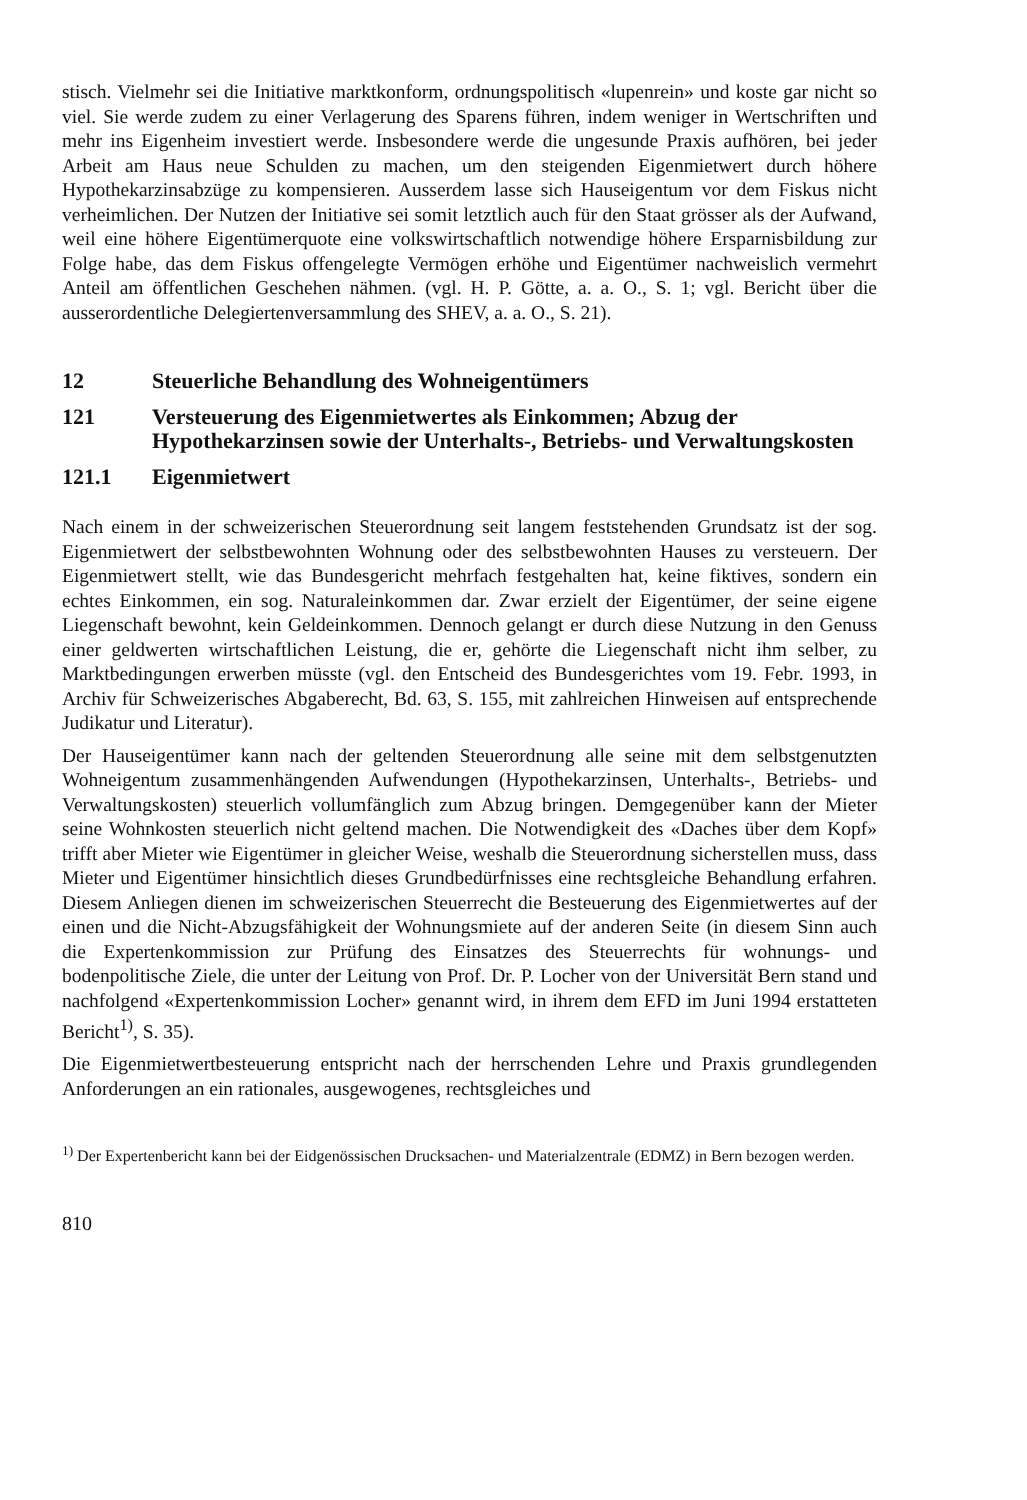stisch. Vielmehr sei die Initiative marktkonform, ordnungspolitisch «lupenrein» und koste gar nicht so viel. Sie werde zudem zu einer Verlagerung des Sparens führen, indem weniger in Wertschriften und mehr ins Eigenheim investiert werde. Insbesondere werde die ungesunde Praxis aufhören, bei jeder Arbeit am Haus neue Schulden zu machen, um den steigenden Eigenmietwert durch höhere Hypothekarzinsabzüge zu kompensieren. Ausserdem lasse sich Hauseigentum vor dem Fiskus nicht verheimlichen. Der Nutzen der Initiative sei somit letztlich auch für den Staat grösser als der Aufwand, weil eine höhere Eigentümerquote eine volkswirtschaftlich notwendige höhere Ersparnisbildung zur Folge habe, das dem Fiskus offengelegte Vermögen erhöhe und Eigentümer nachweislich vermehrt Anteil am öffentlichen Geschehen nähmen. (vgl. H. P. Götte, a. a. O., S. 1; vgl. Bericht über die ausserordentliche Delegiertenversammlung des SHEV, a. a. O., S. 21).
12 Steuerliche Behandlung des Wohneigentümers
121 Versteuerung des Eigenmietwertes als Einkommen; Abzug der Hypothekarzinsen sowie der Unterhalts-, Betriebs- und Verwaltungskosten
121.1 Eigenmietwert
Nach einem in der schweizerischen Steuerordnung seit langem feststehenden Grundsatz ist der sog. Eigenmietwert der selbstbewohnten Wohnung oder des selbstbewohnten Hauses zu versteuern. Der Eigenmietwert stellt, wie das Bundesgericht mehrfach festgehalten hat, keine fiktives, sondern ein echtes Einkommen, ein sog. Naturaleinkommen dar. Zwar erzielt der Eigentümer, der seine eigene Liegenschaft bewohnt, kein Geldeinkommen. Dennoch gelangt er durch diese Nutzung in den Genuss einer geldwerten wirtschaftlichen Leistung, die er, gehörte die Liegenschaft nicht ihm selber, zu Marktbedingungen erwerben müsste (vgl. den Entscheid des Bundesgerichtes vom 19. Febr. 1993, in Archiv für Schweizerisches Abgaberecht, Bd. 63, S. 155, mit zahlreichen Hinweisen auf entsprechende Judikatur und Literatur).
Der Hauseigentümer kann nach der geltenden Steuerordnung alle seine mit dem selbstgenutzten Wohneigentum zusammenhängenden Aufwendungen (Hypothekarzinsen, Unterhalts-, Betriebs- und Verwaltungskosten) steuerlich vollumfänglich zum Abzug bringen. Demgegenüber kann der Mieter seine Wohnkosten steuerlich nicht geltend machen. Die Notwendigkeit des «Daches über dem Kopf» trifft aber Mieter wie Eigentümer in gleicher Weise, weshalb die Steuerordnung sicherstellen muss, dass Mieter und Eigentümer hinsichtlich dieses Grundbedürfnisses eine rechtsgleiche Behandlung erfahren. Diesem Anliegen dienen im schweizerischen Steuerrecht die Besteuerung des Eigenmietwertes auf der einen und die Nicht-Abzugsfähigkeit der Wohnungsmiete auf der anderen Seite (in diesem Sinn auch die Expertenkommission zur Prüfung des Einsatzes des Steuerrechts für wohnungs- und bodenpolitische Ziele, die unter der Leitung von Prof. Dr. P. Locher von der Universität Bern stand und nachfolgend «Expertenkommission Locher» genannt wird, in ihrem dem EFD im Juni 1994 erstatteten Bericht<sup>1)</sup>, S. 35).
Die Eigenmietwertbesteuerung entspricht nach der herrschenden Lehre und Praxis grundlegenden Anforderungen an ein rationales, ausgewogenes, rechtsgleiches und
<sup>1)</sup> Der Expertenbericht kann bei der Eidgenössischen Drucksachen- und Materialzentrale (EDMZ) in Bern bezogen werden.
810